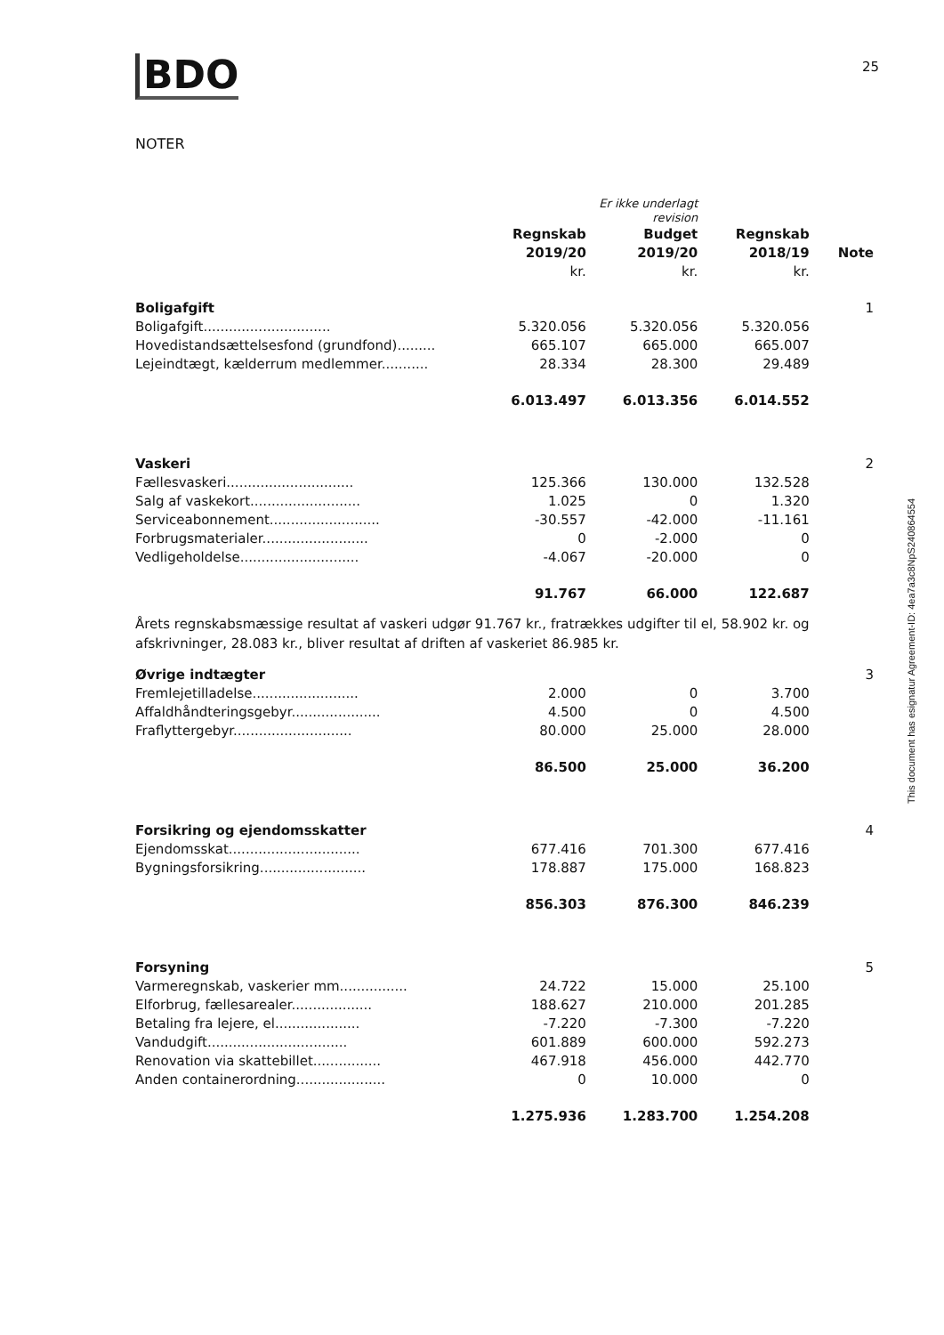BDO
25
NOTER
| | | Er ikke underlagt revision | | |
| --- | --- | --- | --- | --- |
| | Regnskab 2019/20 kr. | Budget 2019/20 kr. | Regnskab 2018/19 kr. | Note |
| Boligafgift | | | | 1 |
| Boligafgift.............................. | 5.320.056 | 5.320.056 | 5.320.056 | |
| Hovedistandsættelsesfond (grundfond)......... | 665.107 | 665.000 | 665.007 | |
| Lejeindtægt, kælderrum medlemmer........... | 28.334 | 28.300 | 29.489 | |
| | 6.013.497 | 6.013.356 | 6.014.552 | |
| Vaskeri | | | | 2 |
| Fællesvaskeri.............................. | 125.366 | 130.000 | 132.528 | |
| Salg af vaskekort.......................... | 1.025 | 0 | 1.320 | |
| Serviceabonnement.......................... | -30.557 | -42.000 | -11.161 | |
| Forbrugsmaterialer......................... | 0 | -2.000 | 0 | |
| Vedligeholdelse............................ | -4.067 | -20.000 | 0 | |
| | 91.767 | 66.000 | 122.687 | |
| Årets regnskabsmæssige resultat af vaskeri udgør 91.767 kr., fratrækkes udgifter til el, 58.902 kr. og afskrivninger, 28.083 kr., bliver resultat af driften af vaskeriet 86.985 kr. | | | | |
| Øvrige indtægter | | | | 3 |
| Fremlejetilladelse......................... | 2.000 | 0 | 3.700 | |
| Affaldhåndteringsgebyr..................... | 4.500 | 0 | 4.500 | |
| Fraflyttergebyr............................ | 80.000 | 25.000 | 28.000 | |
| | 86.500 | 25.000 | 36.200 | |
| Forsikring og ejendomsskatter | | | | 4 |
| Ejendomsskat............................... | 677.416 | 701.300 | 677.416 | |
| Bygningsforsikring......................... | 178.887 | 175.000 | 168.823 | |
| | 856.303 | 876.300 | 846.239 | |
| Forsyning | | | | 5 |
| Varmeregnskab, vaskerier mm................ | 24.722 | 15.000 | 25.100 | |
| Elforbrug, fællesarealer................... | 188.627 | 210.000 | 201.285 | |
| Betaling fra lejere, el.................... | -7.220 | -7.300 | -7.220 | |
| Vandudgift................................. | 601.889 | 600.000 | 592.273 | |
| Renovation via skattebillet................ | 467.918 | 456.000 | 442.770 | |
| Anden containerordning..................... | 0 | 10.000 | 0 | |
| | 1.275.936 | 1.283.700 | 1.254.208 | |
This document has esignatur Agreement-ID: 4ea7a3c8NpS240864554